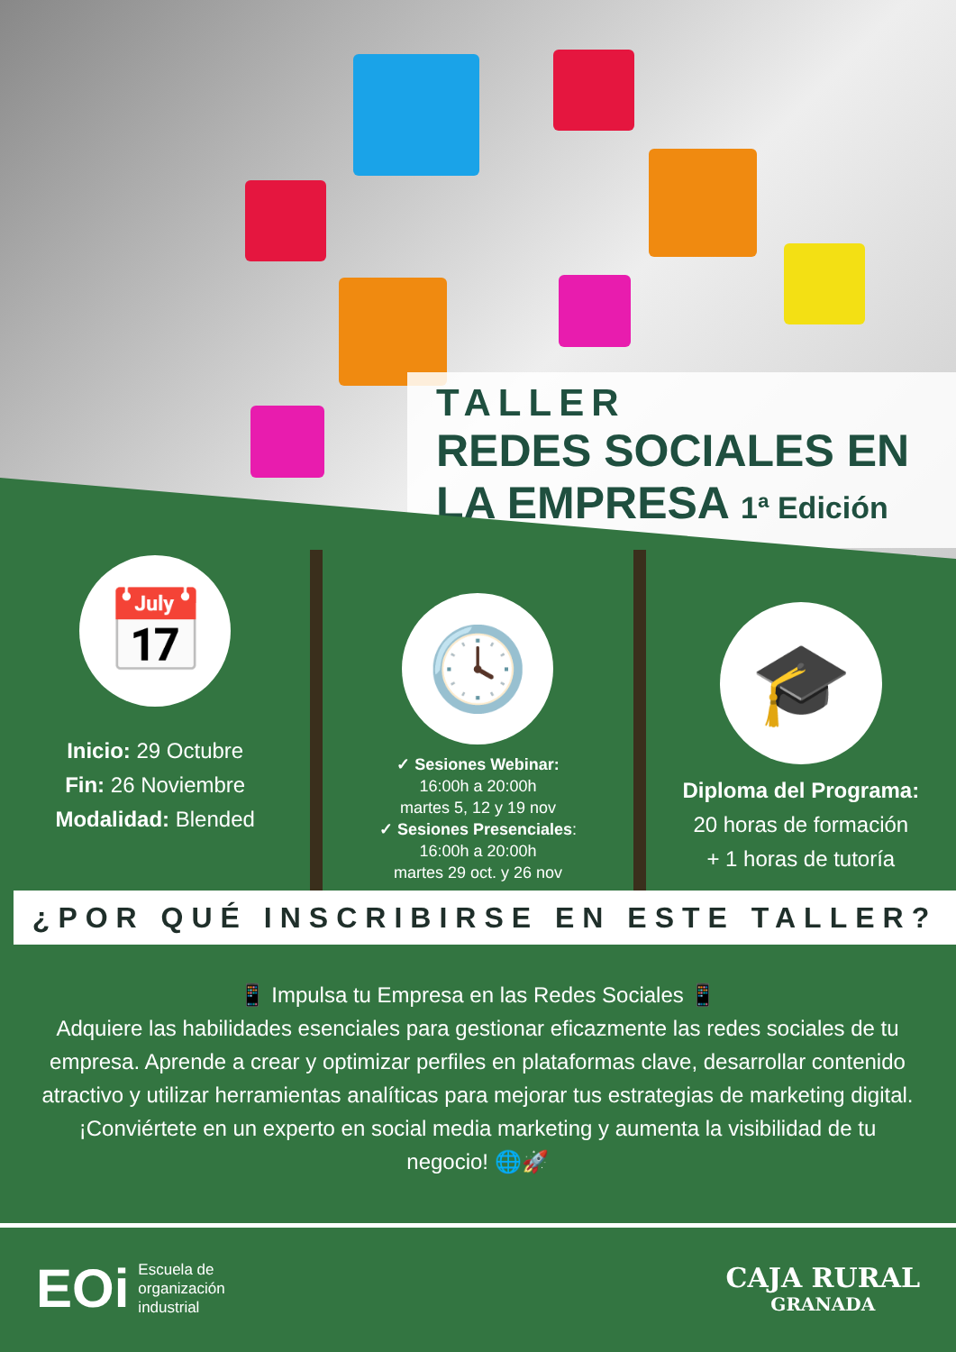TALLER
REDES SOCIALES EN
LA EMPRESA 1ª Edición
📅
Inicio: 29 Octubre
Fin: 26 Noviembre
Modalidad: Blended
🕓
✓ Sesiones Webinar:
16:00h a 20:00h
martes 5, 12 y 19 nov
✓ Sesiones Presenciales:
16:00h a 20:00h
martes 29 oct. y 26 nov
🎓
Diploma del Programa:
20 horas de formación
+ 1 horas de tutoría
¿POR QUÉ INSCRIBIRSE EN ESTE TALLER?
📱 Impulsa tu Empresa en las Redes Sociales 📱
Adquiere las habilidades esenciales para gestionar eficazmente las redes sociales de tu empresa. Aprende a crear y optimizar perfiles en plataformas clave, desarrollar contenido atractivo y utilizar herramientas analíticas para mejorar tus estrategias de marketing digital. ¡Conviértete en un experto en social media marketing y aumenta la visibilidad de tu negocio! 🌐🚀
EOi Escuela de
organización
industrial
CAJA RURAL
GRANADA